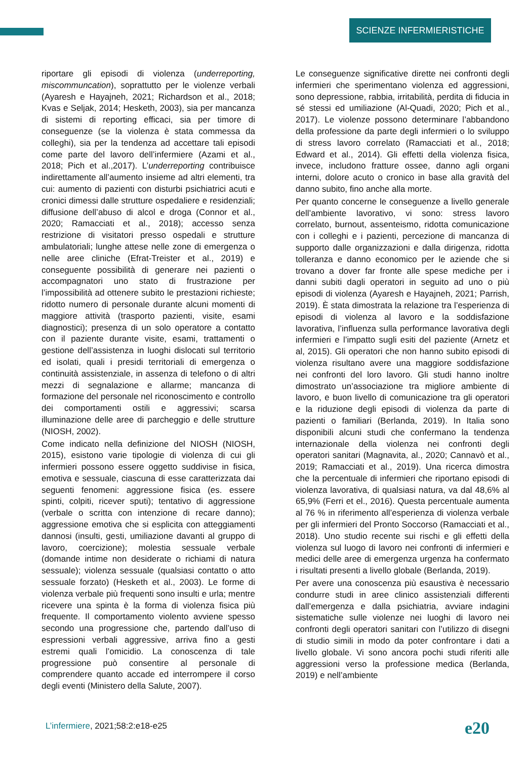SCIENZE INFERMIERISTICHE
riportare gli episodi di violenza (underreporting, miscommuncation), soprattutto per le violenze verbali (Ayaresh e Hayajneh, 2021; Richardson et al., 2018; Kvas e Seljak, 2014; Hesketh, 2003), sia per mancanza di sistemi di reporting efficaci, sia per timore di conseguenze (se la violenza è stata commessa da colleghi), sia per la tendenza ad accettare tali episodi come parte del lavoro dell’infermiere (Azami et al., 2018; Pich et al.,2017). L’underreporting contribuisce indirettamente all’aumento insieme ad altri elementi, tra cui: aumento di pazienti con disturbi psichiatrici acuti e cronici dimessi dalle strutture ospedaliere e residenziali; diffusione dell’abuso di alcol e droga (Connor et al., 2020; Ramacciati et al., 2018); accesso senza restrizione di visitatori presso ospedali e strutture ambulatoriali; lunghe attese nelle zone di emergenza o nelle aree cliniche (Efrat-Treister et al., 2019) e conseguente possibilità di generare nei pazienti o accompagnatori uno stato di frustrazione per l’impossibilità ad ottenere subito le prestazioni richieste; ridotto numero di personale durante alcuni momenti di maggiore attività (trasporto pazienti, visite, esami diagnostici); presenza di un solo operatore a contatto con il paziente durante visite, esami, trattamenti o gestione dell’assistenza in luoghi dislocati sul territorio ed isolati, quali i presidi territoriali di emergenza o continuità assistenziale, in assenza di telefono o di altri mezzi di segnalazione e allarme; mancanza di formazione del personale nel riconoscimento e controllo dei comportamenti ostili e aggressivi; scarsa illuminazione delle aree di parcheggio e delle strutture (NIOSH, 2002).
Come indicato nella definizione del NIOSH (NIOSH, 2015), esistono varie tipologie di violenza di cui gli infermieri possono essere oggetto suddivise in fisica, emotiva e sessuale, ciascuna di esse caratterizzata dai seguenti fenomeni: aggressione fisica (es. essere spinti, colpiti, ricever sputi); tentativo di aggressione (verbale o scritta con intenzione di recare danno); aggressione emotiva che si esplicita con atteggiamenti dannosi (insulti, gesti, umiliazione davanti al gruppo di lavoro, coercizione); molestia sessuale verbale (domande intime non desiderate o richiami di natura sessuale); violenza sessuale (qualsiasi contatto o atto sessuale forzato) (Hesketh et al., 2003). Le forme di violenza verbale più frequenti sono insulti e urla; mentre ricevere una spinta è la forma di violenza fisica più frequente. Il comportamento violento avviene spesso secondo una progressione che, partendo dall’uso di espressioni verbali aggressive, arriva fino a gesti estremi quali l’omicidio. La conoscenza di tale progressione può consentire al personale di comprendere quanto accade ed interrompere il corso degli eventi (Ministero della Salute, 2007).
Le conseguenze significative dirette nei confronti degli infermieri che sperimentano violenza ed aggressioni, sono depressione, rabbia, irritabilità, perdita di fiducia in sé stessi ed umiliazione (Al-Quadi, 2020; Pich et al., 2017). Le violenze possono determinare l’abbandono della professione da parte degli infermieri o lo sviluppo di stress lavoro correlato (Ramacciati et al., 2018; Edward et al., 2014). Gli effetti della violenza fisica, invece, includono fratture ossee, danno agli organi interni, dolore acuto o cronico in base alla gravità del danno subito, fino anche alla morte.
Per quanto concerne le conseguenze a livello generale dell’ambiente lavorativo, vi sono: stress lavoro correlato, burnout, assenteismo, ridotta comunicazione con i colleghi e i pazienti, percezione di mancanza di supporto dalle organizzazioni e dalla dirigenza, ridotta tolleranza e danno economico per le aziende che si trovano a dover far fronte alle spese mediche per i danni subiti dagli operatori in seguito ad uno o più episodi di violenza (Ayaresh e Hayajneh, 2021; Parrish, 2019). È stata dimostrata la relazione tra l’esperienza di episodi di violenza al lavoro e la soddisfazione lavorativa, l’influenza sulla performance lavorativa degli infermieri e l’impatto sugli esiti del paziente (Arnetz et al, 2015). Gli operatori che non hanno subito episodi di violenza risultano avere una maggiore soddisfazione nei confronti del loro lavoro. Gli studi hanno inoltre dimostrato un’associazione tra migliore ambiente di lavoro, e buon livello di comunicazione tra gli operatori e la riduzione degli episodi di violenza da parte di pazienti o familiari (Berlanda, 2019). In Italia sono disponibili alcuni studi che confermano la tendenza internazionale della violenza nei confronti degli operatori sanitari (Magnavita, al., 2020; Cannavò et al., 2019; Ramacciati et al., 2019). Una ricerca dimostra che la percentuale di infermieri che riportano episodi di violenza lavorativa, di qualsiasi natura, va dal 48,6% al 65,9% (Ferri et el., 2016). Questa percentuale aumenta al 76 % in riferimento all’esperienza di violenza verbale per gli infermieri del Pronto Soccorso (Ramacciati et al., 2018). Uno studio recente sui rischi e gli effetti della violenza sul luogo di lavoro nei confronti di infermieri e medici delle aree di emergenza urgenza ha confermato i risultati presenti a livello globale (Berlanda, 2019).
Per avere una conoscenza più esaustiva è necessario condurre studi in aree clinico assistenziali differenti dall’emergenza e dalla psichiatria, avviare indagini sistematiche sulle violenze nei luoghi di lavoro nei confronti degli operatori sanitari con l’utilizzo di disegni di studio simili in modo da poter confrontare i dati a livello globale. Vi sono ancora pochi studi riferiti alle aggressioni verso la professione medica (Berlanda, 2019) e nell’ambiente
L’infermiere, 2021;58:2:e18-e25
e20